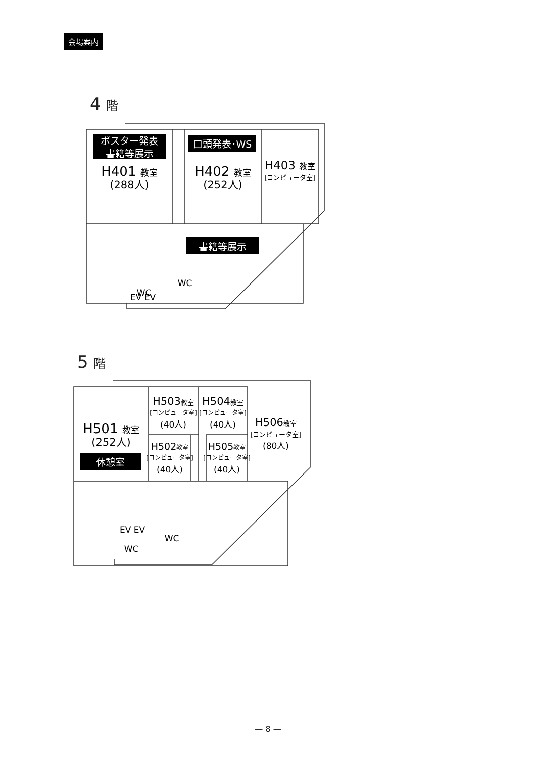会場案内
4 階
5 階
ポスター発表
書籍等展示
口頭発表･WS
書籍等展示
休憩室
H401 教室
(288人)
H402 教室
(252人)
H403 教室
[コンピュータ室]
EV EV
WC
WC
H501 教室
(252人)
H503教室
[コンピュータ室]
(40人)
H504教室
[コンピュータ室]
(40人)
H502教室
[コンピュータ室]
(40人)
H505教室
[コンピュータ室]
(40人)
H506教室
[コンピュータ室]
(80人)
EV EV
WC
WC
— 8 —